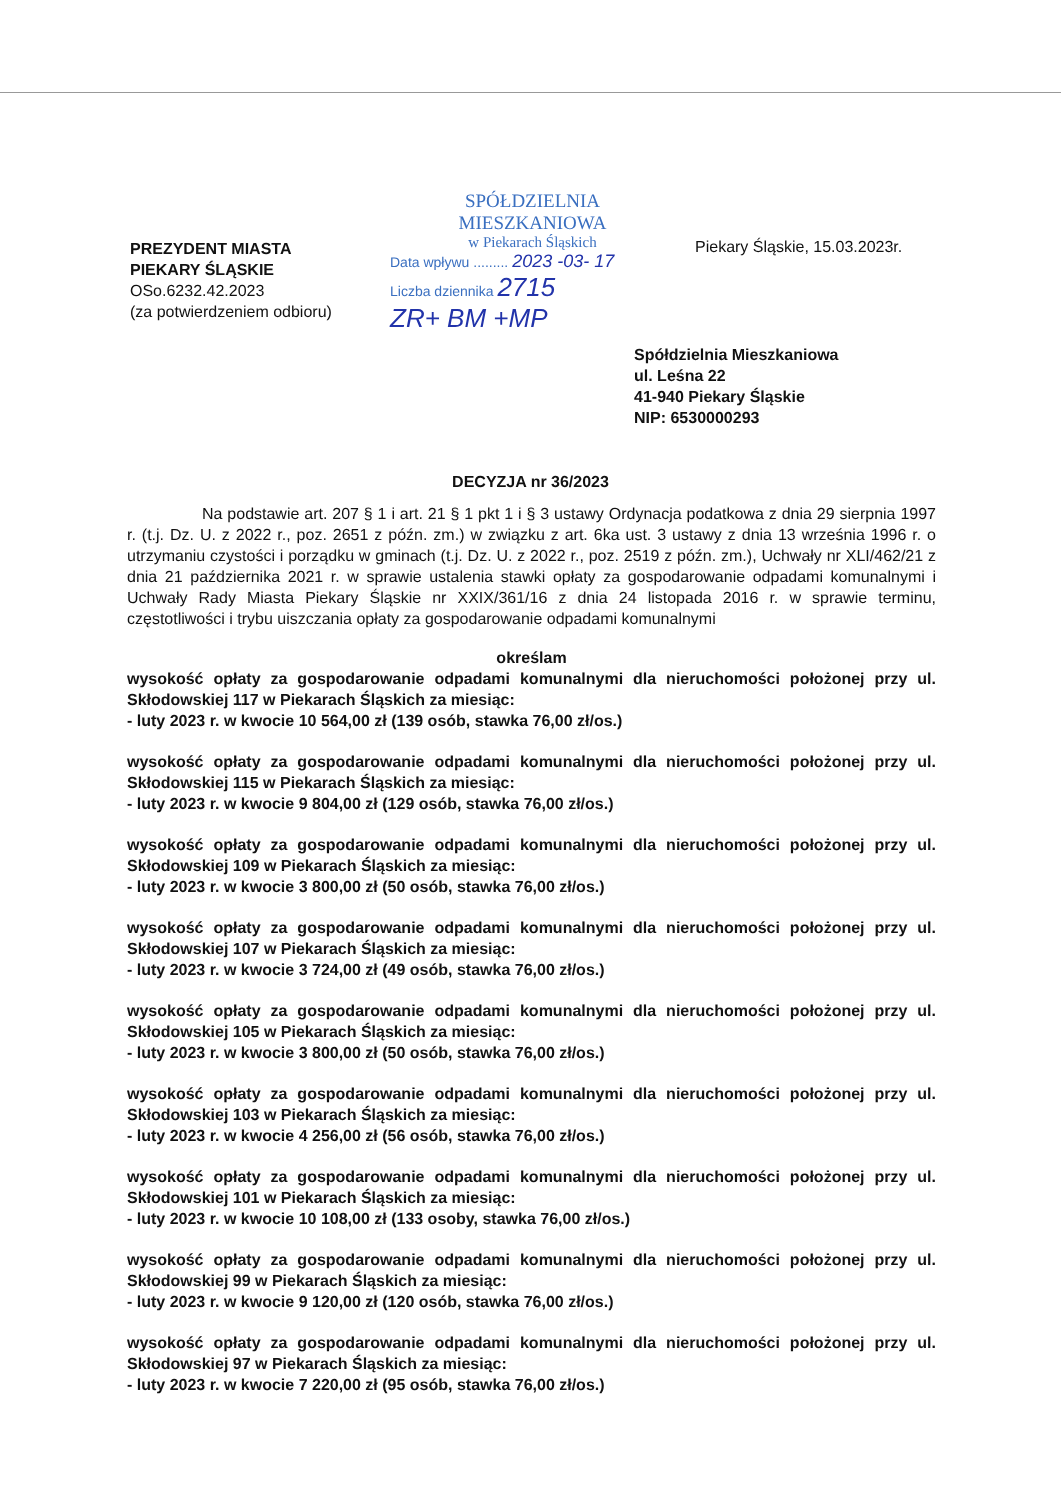PREZYDENT MIASTA
PIEKARY ŚLĄSKIE
OSo.6232.42.2023
(za potwierdzeniem odbioru)
SPÓŁDZIELNIA MIESZKANIOWA
w Piekarach Śląskich
Data wpływu ......... 2023 -03- 17
Liczba dziennika 2715
ZR+ BM +MP
Piekary Śląskie, 15.03.2023r.
Spółdzielnia Mieszkaniowa
ul. Leśna 22
41-940 Piekary Śląskie
NIP: 6530000293
DECYZJA nr 36/2023
Na podstawie art. 207 § 1 i art. 21 § 1 pkt 1 i § 3 ustawy Ordynacja podatkowa z dnia 29 sierpnia 1997 r. (t.j. Dz. U. z 2022 r., poz. 2651 z późn. zm.) w związku z art. 6ka ust. 3 ustawy z dnia 13 września 1996 r. o utrzymaniu czystości i porządku w gminach (t.j. Dz. U. z 2022 r., poz. 2519 z późn. zm.), Uchwały nr XLI/462/21 z dnia 21 października 2021 r. w sprawie ustalenia stawki opłaty za gospodarowanie odpadami komunalnymi i Uchwały Rady Miasta Piekary Śląskie nr XXIX/361/16 z dnia 24 listopada 2016 r. w sprawie terminu, częstotliwości i trybu uiszczania opłaty za gospodarowanie odpadami komunalnymi
określam
wysokość opłaty za gospodarowanie odpadami komunalnymi dla nieruchomości położonej przy ul. Skłodowskiej 117 w Piekarach Śląskich za miesiąc:
- luty 2023 r. w kwocie 10 564,00 zł (139 osób, stawka 76,00 zł/os.)
wysokość opłaty za gospodarowanie odpadami komunalnymi dla nieruchomości położonej przy ul. Skłodowskiej 115 w Piekarach Śląskich za miesiąc:
- luty 2023 r. w kwocie 9 804,00 zł (129 osób, stawka 76,00 zł/os.)
wysokość opłaty za gospodarowanie odpadami komunalnymi dla nieruchomości położonej przy ul. Skłodowskiej 109 w Piekarach Śląskich za miesiąc:
- luty 2023 r. w kwocie 3 800,00 zł (50 osób, stawka 76,00 zł/os.)
wysokość opłaty za gospodarowanie odpadami komunalnymi dla nieruchomości położonej przy ul. Skłodowskiej 107 w Piekarach Śląskich za miesiąc:
- luty 2023 r. w kwocie 3 724,00 zł (49 osób, stawka 76,00 zł/os.)
wysokość opłaty za gospodarowanie odpadami komunalnymi dla nieruchomości położonej przy ul. Skłodowskiej 105 w Piekarach Śląskich za miesiąc:
- luty 2023 r. w kwocie 3 800,00 zł (50 osób, stawka 76,00 zł/os.)
wysokość opłaty za gospodarowanie odpadami komunalnymi dla nieruchomości położonej przy ul. Skłodowskiej 103 w Piekarach Śląskich za miesiąc:
- luty 2023 r. w kwocie 4 256,00 zł (56 osób, stawka 76,00 zł/os.)
wysokość opłaty za gospodarowanie odpadami komunalnymi dla nieruchomości położonej przy ul. Skłodowskiej 101 w Piekarach Śląskich za miesiąc:
- luty 2023 r. w kwocie 10 108,00 zł (133 osoby, stawka 76,00 zł/os.)
wysokość opłaty za gospodarowanie odpadami komunalnymi dla nieruchomości położonej przy ul. Skłodowskiej 99 w Piekarach Śląskich za miesiąc:
- luty 2023 r. w kwocie 9 120,00 zł (120 osób, stawka 76,00 zł/os.)
wysokość opłaty za gospodarowanie odpadami komunalnymi dla nieruchomości położonej przy ul. Skłodowskiej 97 w Piekarach Śląskich za miesiąc:
- luty 2023 r. w kwocie 7 220,00 zł (95 osób, stawka 76,00 zł/os.)